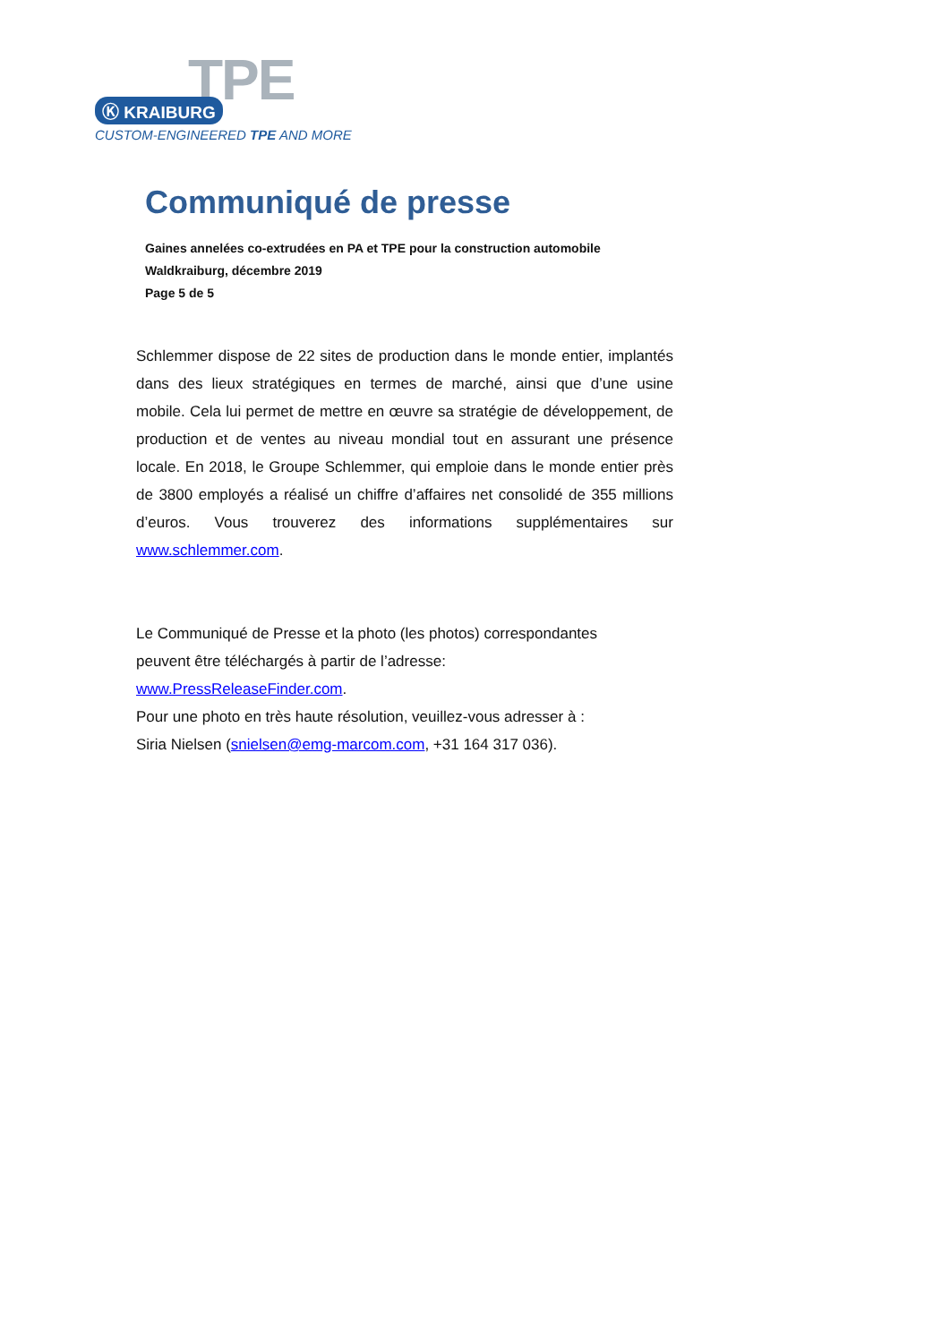TPE
Ⓚ KRAIBURG
CUSTOM-ENGINEERED TPE AND MORE
Communiqué de presse
Gaines annelées co-extrudées en PA et TPE pour la construction automobile
Waldkraiburg, décembre 2019
Page 5 de 5
Schlemmer dispose de 22 sites de production dans le monde entier, implantés dans des lieux stratégiques en termes de marché, ainsi que d’une usine mobile. Cela lui permet de mettre en œuvre sa stratégie de développement, de production et de ventes au niveau mondial tout en assurant une présence locale. En 2018, le Groupe Schlemmer, qui emploie dans le monde entier près de 3800 employés a réalisé un chiffre d’affaires net consolidé de 355 millions d’euros. Vous trouverez des informations supplémentaires sur www.schlemmer.com.
Le Communiqué de Presse et la photo (les photos) correspondantes
peuvent être téléchargés à partir de l’adresse:
www.PressReleaseFinder.com.
Pour une photo en très haute résolution, veuillez-vous adresser à :
Siria Nielsen (snielsen@emg-marcom.com, +31 164 317 036).